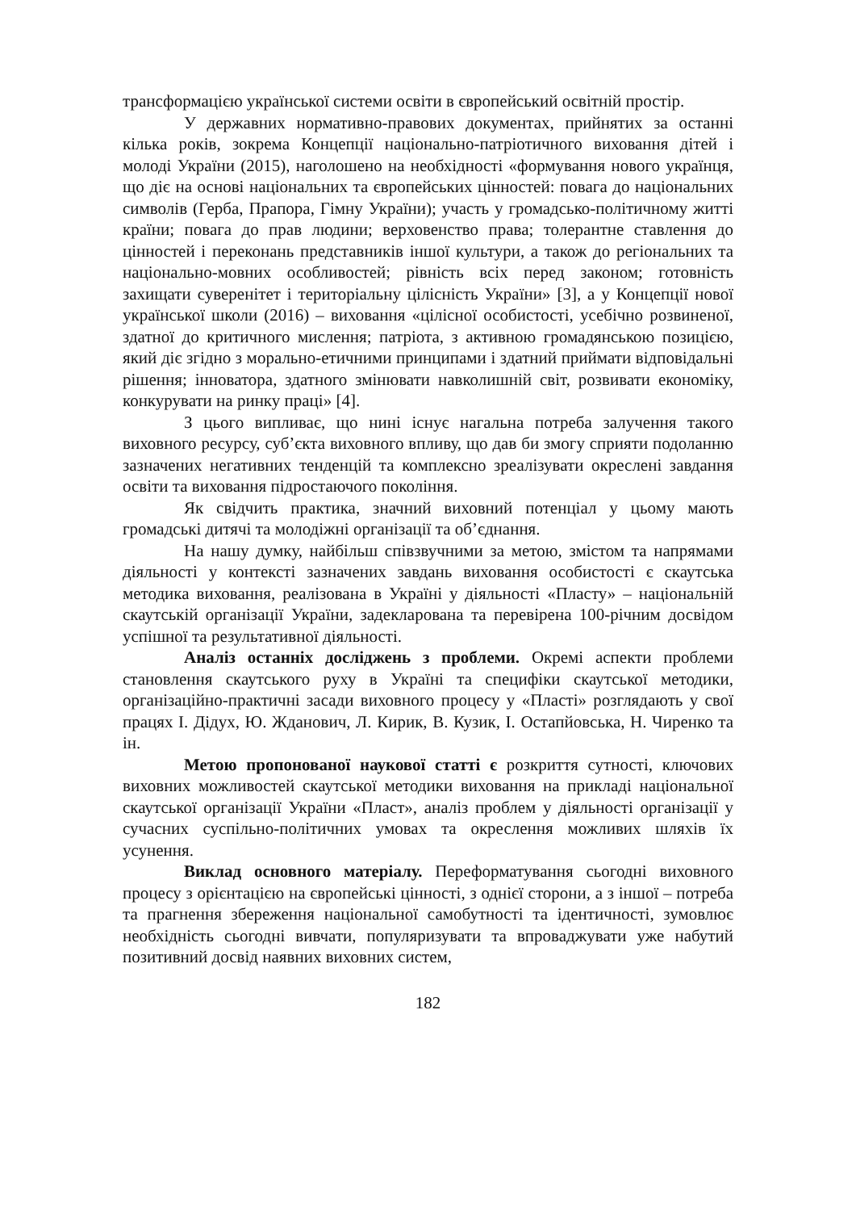трансформацією української системи освіти в європейський освітній простір.
У державних нормативно-правових документах, прийнятих за останні кілька років, зокрема Концепції національно-патріотичного виховання дітей і молоді України (2015), наголошено на необхідності «формування нового українця, що діє на основі національних та європейських цінностей: повага до національних символів (Герба, Прапора, Гімну України); участь у громадсько-політичному житті країни; повага до прав людини; верховенство права; толерантне ставлення до цінностей і переконань представників іншої культури, а також до регіональних та національно-мовних особливостей; рівність всіх перед законом; готовність захищати суверенітет і територіальну цілісність України» [3], а у Концепції нової української школи (2016) – виховання «цілісної особистості, усебічно розвиненої, здатної до критичного мислення; патріота, з активною громадянською позицією, який діє згідно з морально-етичними принципами і здатний приймати відповідальні рішення; інноватора, здатного змінювати навколишній світ, розвивати економіку, конкурувати на ринку праці» [4].
З цього випливає, що нині існує нагальна потреба залучення такого виховного ресурсу, суб’єкта виховного впливу, що дав би змогу сприяти подоланню зазначених негативних тенденцій та комплексно зреалізувати окреслені завдання освіти та виховання підростаючого покоління.
Як свідчить практика, значний виховний потенціал у цьому мають громадські дитячі та молодіжні організації та об’єднання.
На нашу думку, найбільш співзвучними за метою, змістом та напрямами діяльності у контексті зазначених завдань виховання особистості є скаутська методика виховання, реалізована в Україні у діяльності «Пласту» – національній скаутській організації України, задекларована та перевірена 100-річним досвідом успішної та результативної діяльності.
Аналіз останніх досліджень з проблеми. Окремі аспекти проблеми становлення скаутського руху в Україні та специфіки скаутської методики, організаційно-практичні засади виховного процесу у «Пласті» розглядають у свої працях І. Дідух, Ю. Жданович, Л. Кирик, В. Кузик, І. Остапйовська, Н. Чиренко та ін.
Метою пропонованої наукової статті є розкриття сутності, ключових виховних можливостей скаутської методики виховання на прикладі національної скаутської організації України «Пласт», аналіз проблем у діяльності організації у сучасних суспільно-політичних умовах та окреслення можливих шляхів їх усунення.
Виклад основного матеріалу. Переформатування сьогодні виховного процесу з орієнтацією на європейські цінності, з однієї сторони, а з іншої – потреба та прагнення збереження національної самобутності та ідентичності, зумовлює необхідність сьогодні вивчати, популяризувати та впроваджувати уже набутий позитивний досвід наявних виховних систем,
182